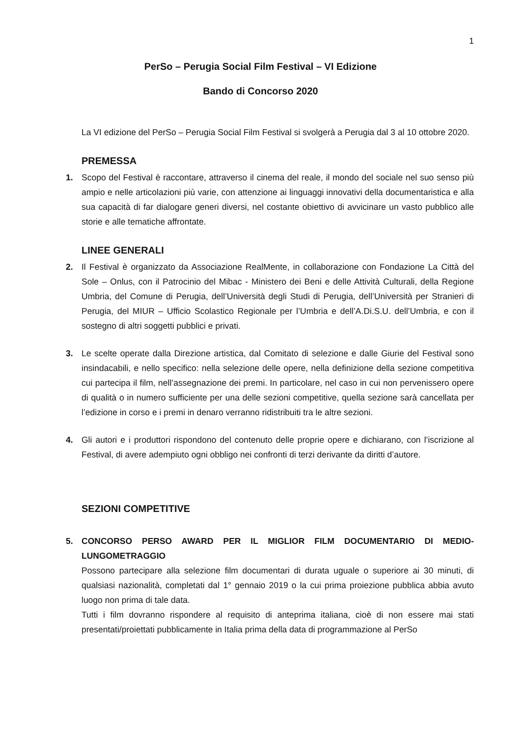1
PerSo – Perugia Social Film Festival – VI Edizione
Bando di Concorso 2020
La VI edizione del PerSo – Perugia Social Film Festival si svolgerà a Perugia dal 3 al 10 ottobre 2020.
PREMESSA
1. Scopo del Festival è raccontare, attraverso il cinema del reale, il mondo del sociale nel suo senso più ampio e nelle articolazioni più varie, con attenzione ai linguaggi innovativi della documentaristica e alla sua capacità di far dialogare generi diversi, nel costante obiettivo di avvicinare un vasto pubblico alle storie e alle tematiche affrontate.
LINEE GENERALI
2. Il Festival è organizzato da Associazione RealMente, in collaborazione con Fondazione La Città del Sole – Onlus, con il Patrocinio del Mibac - Ministero dei Beni e delle Attività Culturali, della Regione Umbria, del Comune di Perugia, dell’Università degli Studi di Perugia, dell’Università per Stranieri di Perugia, del MIUR – Ufficio Scolastico Regionale per l’Umbria e dell’A.Di.S.U. dell’Umbria, e con il sostegno di altri soggetti pubblici e privati.
3. Le scelte operate dalla Direzione artistica, dal Comitato di selezione e dalle Giurie del Festival sono insindacabili, e nello specifico: nella selezione delle opere, nella definizione della sezione competitiva cui partecipa il film, nell’assegnazione dei premi. In particolare, nel caso in cui non pervenissero opere di qualità o in numero sufficiente per una delle sezioni competitive, quella sezione sarà cancellata per l’edizione in corso e i premi in denaro verranno ridistribuiti tra le altre sezioni.
4. Gli autori e i produttori rispondono del contenuto delle proprie opere e dichiarano, con l’iscrizione al Festival, di avere adempiuto ogni obbligo nei confronti di terzi derivante da diritti d’autore.
SEZIONI COMPETITIVE
5. CONCORSO PERSO AWARD PER IL MIGLIOR FILM DOCUMENTARIO DI MEDIO-LUNGOMETRAGGIO
Possono partecipare alla selezione film documentari di durata uguale o superiore ai 30 minuti, di qualsiasi nazionalità, completati dal 1° gennaio 2019 o la cui prima proiezione pubblica abbia avuto luogo non prima di tale data.
Tutti i film dovranno rispondere al requisito di anteprima italiana, cioè di non essere mai stati presentati/proiettati pubblicamente in Italia prima della data di programmazione al PerSo